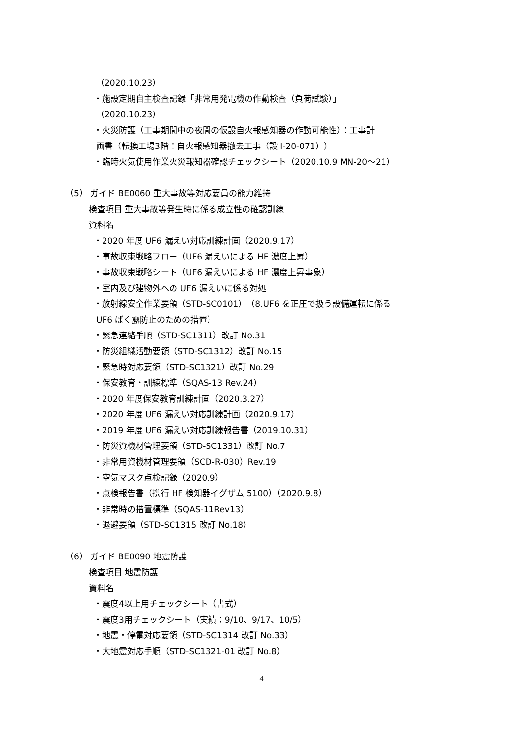（2020.10.23）
・施設定期自主検査記録「非常用発電機の作動検査（負荷試験）」
（2020.10.23）
・火災防護（工事期間中の夜間の仮設自火報感知器の作動可能性）：工事計
画書（転換工場3階：自火報感知器撤去工事（設 I-20-071））
・臨時火気使用作業火災報知器確認チェックシート（2020.10.9 MN-20～21）
（5） ガイド BE0060 重大事故等対応要員の能力維持
検査項目 重大事故等発生時に係る成立性の確認訓練
資料名
・2020 年度 UF6 漏えい対応訓練計画（2020.9.17）
・事故収束戦略フロー（UF6 漏えいによる HF 濃度上昇）
・事故収束戦略シート（UF6 漏えいによる HF 濃度上昇事象）
・室内及び建物外への UF6 漏えいに係る対処
・放射線安全作業要領（STD-SC0101）（8.UF6 を正圧で扱う設備運転に係る
UF6 ばく露防止のための措置）
・緊急連絡手順（STD-SC1311）改訂 No.31
・防災組織活動要領（STD-SC1312）改訂 No.15
・緊急時対応要領（STD-SC1321）改訂 No.29
・保安教育・訓練標準（SQAS-13 Rev.24）
・2020 年度保安教育訓練計画（2020.3.27）
・2020 年度 UF6 漏えい対応訓練計画（2020.9.17）
・2019 年度 UF6 漏えい対応訓練報告書（2019.10.31）
・防災資機材管理要領（STD-SC1331）改訂 No.7
・非常用資機材管理要領（SCD-R-030）Rev.19
・空気マスク点検記録（2020.9）
・点検報告書（携行 HF 検知器イグザム 5100）（2020.9.8）
・非常時の措置標準（SQAS-11Rev13）
・退避要領（STD-SC1315 改訂 No.18）
（6） ガイド BE0090 地震防護
検査項目 地震防護
資料名
・震度4以上用チェックシート（書式）
・震度3用チェックシート（実績：9/10、9/17、10/5）
・地震・停電対応要領（STD-SC1314 改訂 No.33）
・大地震対応手順（STD-SC1321-01 改訂 No.8）
4